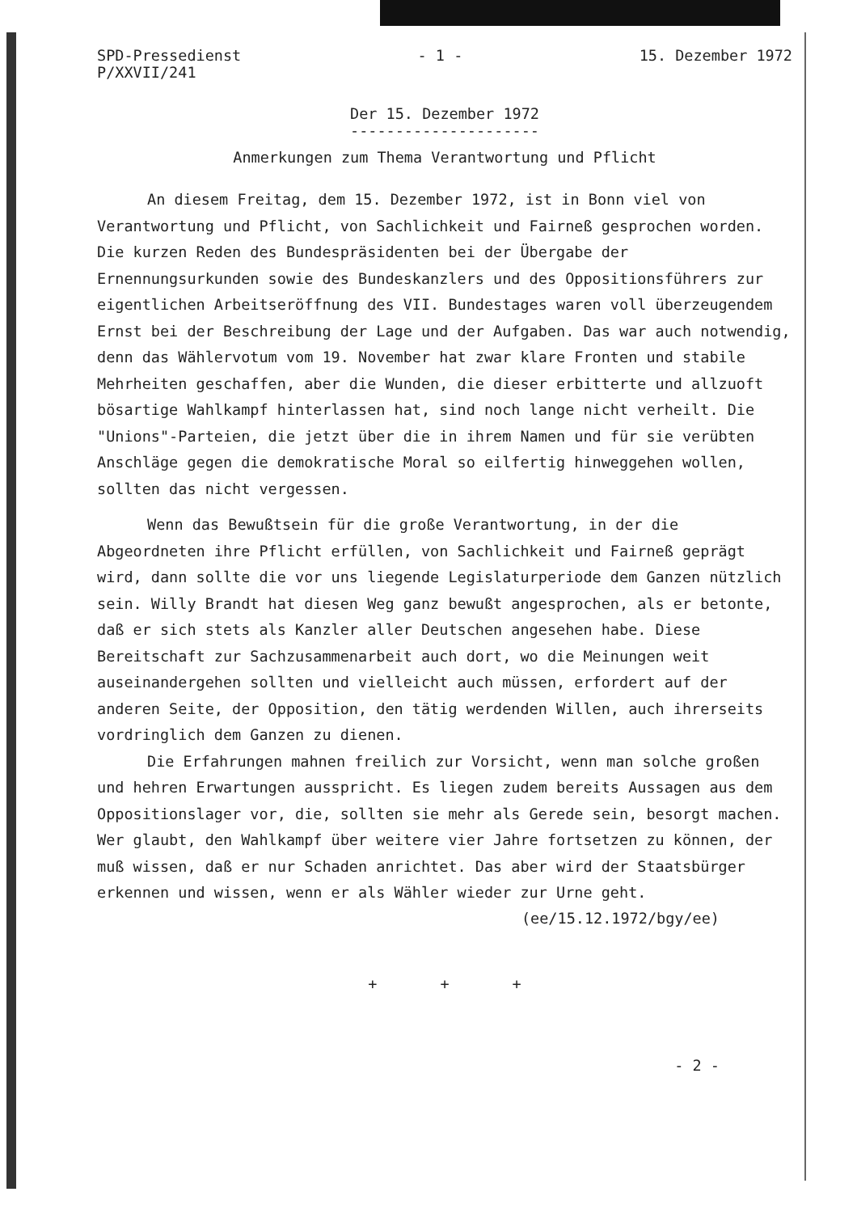SPD-Pressedienst
P/XXVII/241
- 1 - 15. Dezember 1972
Der 15. Dezember 1972
---------------------
Anmerkungen zum Thema Verantwortung und Pflicht
An diesem Freitag, dem 15. Dezember 1972, ist in Bonn viel von Verantwortung und Pflicht, von Sachlichkeit und Fairneß gesprochen worden. Die kurzen Reden des Bundespräsidenten bei der Übergabe der Ernennungsurkunden sowie des Bundeskanzlers und des Oppositionsführers zur eigentlichen Arbeitseröffnung des VII. Bundestages waren voll überzeugendem Ernst bei der Beschreibung der Lage und der Aufgaben. Das war auch notwendig, denn das Wählervotum vom 19. November hat zwar klare Fronten und stabile Mehrheiten geschaffen, aber die Wunden, die dieser erbitterte und allzuoft bösartige Wahlkampf hinterlassen hat, sind noch lange nicht verheilt. Die "Unions"-Parteien, die jetzt über die in ihrem Namen und für sie verübten Anschläge gegen die demokratische Moral so eilfertig hinweggehen wollen, sollten das nicht vergessen.
Wenn das Bewußtsein für die große Verantwortung, in der die Abgeordneten ihre Pflicht erfüllen, von Sachlichkeit und Fairneß geprägt wird, dann sollte die vor uns liegende Legislaturperiode dem Ganzen nützlich sein. Willy Brandt hat diesen Weg ganz bewußt angesprochen, als er betonte, daß er sich stets als Kanzler aller Deutschen angesehen habe. Diese Bereitschaft zur Sachzusammenarbeit auch dort, wo die Meinungen weit auseinandergehen sollten und vielleicht auch müssen, erfordert auf der anderen Seite, der Opposition, den tätig werdenden Willen, auch ihrerseits vordringlich dem Ganzen zu dienen.
Die Erfahrungen mahnen freilich zur Vorsicht, wenn man solche großen und hehren Erwartungen ausspricht. Es liegen zudem bereits Aussagen aus dem Oppositionslager vor, die, sollten sie mehr als Gerede sein, besorgt machen. Wer glaubt, den Wahlkampf über weitere vier Jahre fortsetzen zu können, der muß wissen, daß er nur Schaden anrichtet. Das aber wird der Staatsbürger erkennen und wissen, wenn er als Wähler wieder zur Urne geht.
(ee/15.12.1972/bgy/ee)
+ + +
- 2 -